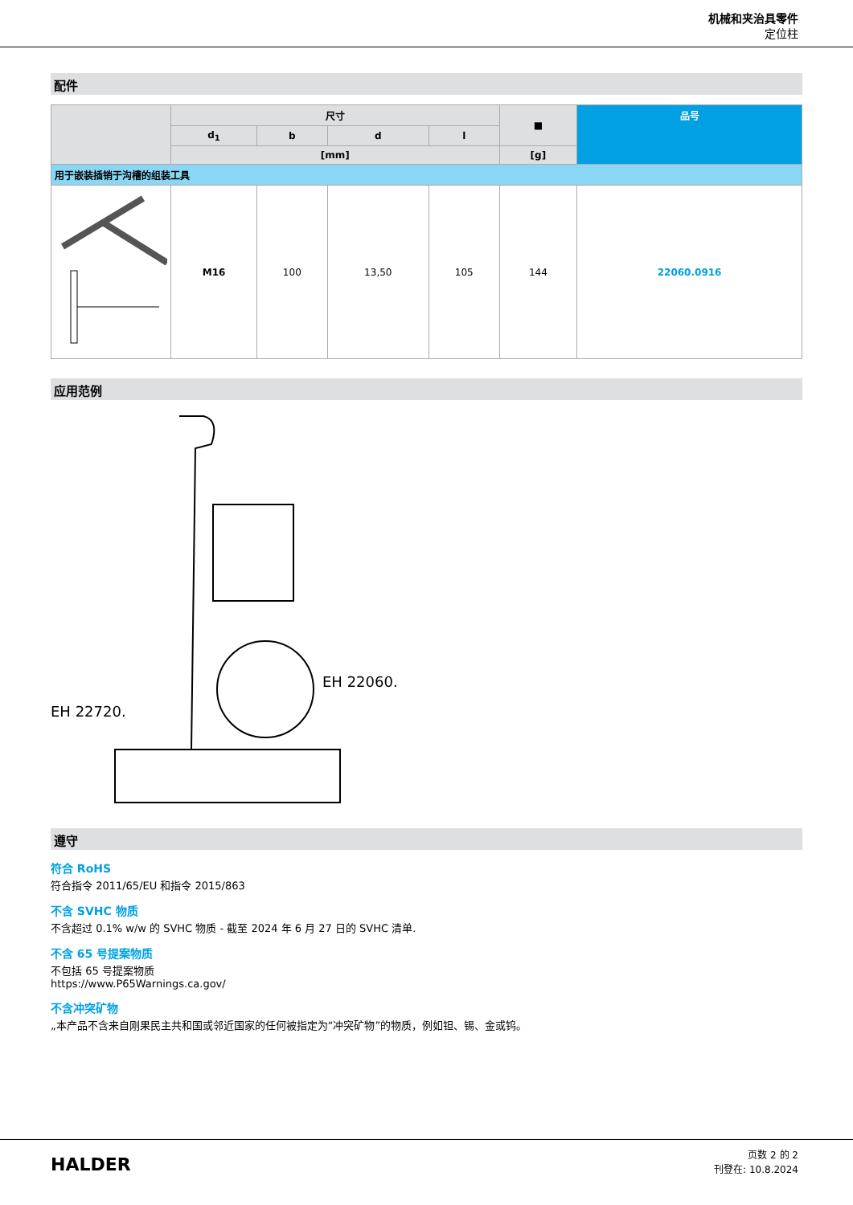机械和夹治具零件
定位柱
配件
| | 尺寸 | | | | ■ | 品号 |
| --- | --- | --- | --- | --- | --- | --- |
| | d<sub>1</sub> | b | d | l | | |
| | [mm] | | | | [g] | |
| 用于嵌装插销于沟槽的组装工具 | | | | | | |
| | M16 | 100 | 13,50 | 105 | 144 | 22060.0916 |
应用范例
EH 22060.
EH 22720.
遵守
符合 RoHS
符合指令 2011/65/EU 和指令 2015/863
不含 SVHC 物质
不含超过 0.1% w/w 的 SVHC 物质 - 截至 2024 年 6 月 27 日的 SVHC 清单.
不含 65 号提案物质
不包括 65 号提案物质
https://www.P65Warnings.ca.gov/
不含冲突矿物
„本产品不含来自刚果民主共和国或邻近国家的任何被指定为“冲突矿物”的物质，例如钽、锡、金或钨。
HALDER
页数 2 的 2
刊登在: 10.8.2024